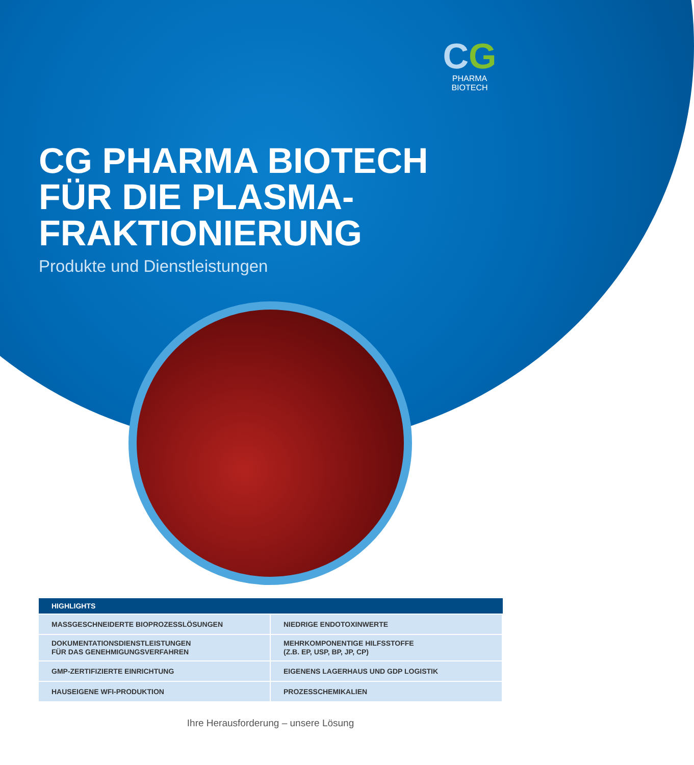CG
PHARMA
BIOTECH
CG PHARMA BIOTECH
FÜR DIE PLASMA-
FRAKTIONIERUNG
Produkte und Dienstleistungen
| HIGHLIGHTS | |
| --- | --- |
| MASSGESCHNEIDERTE BIOPROZESSLÖSUNGEN | NIEDRIGE ENDOTOXINWERTE |
| DOKUMENTATIONSDIENSTLEISTUNGEN FÜR DAS GENEHMIGUNGSVERFAHREN | MEHRKOMPONENTIGE HILFSSTOFFE (Z.B. EP, USP, BP, JP, CP) |
| GMP-ZERTIFIZIERTE EINRICHTUNG | EIGENENS LAGERHAUS UND GDP LOGISTIK |
| HAUSEIGENE WFI-PRODUKTION | PROZESSCHEMIKALIEN |
Ihre Herausforderung – unsere Lösung